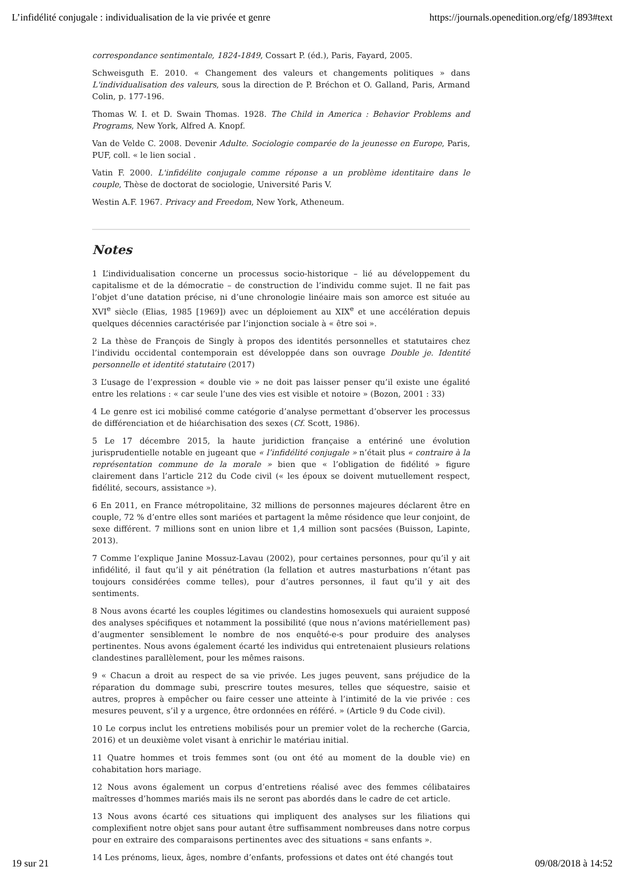L’infidélité conjugale : individualisation de la vie privée et genre https://journals.openedition.org/efg/1893#text
correspondance sentimentale, 1824-1849, Cossart P. (éd.), Paris, Fayard, 2005.
Schweisguth E. 2010. « Changement des valeurs et changements politiques » dans L'individualisation des valeurs, sous la direction de P. Bréchon et O. Galland, Paris, Armand Colin, p. 177-196.
Thomas W. I. et D. Swain Thomas. 1928. The Child in America : Behavior Problems and Programs, New York, Alfred A. Knopf.
Van de Velde C. 2008. Devenir Adulte. Sociologie comparée de la jeunesse en Europe, Paris, PUF, coll. « le lien social .
Vatin F. 2000. L'infidélite conjugale comme réponse a un problème identitaire dans le couple, Thèse de doctorat de sociologie, Université Paris V.
Westin A.F. 1967. Privacy and Freedom, New York, Atheneum.
Notes
1 L’individualisation concerne un processus socio-historique – lié au développement du capitalisme et de la démocratie – de construction de l’individu comme sujet. Il ne fait pas l’objet d’une datation précise, ni d’une chronologie linéaire mais son amorce est située au XVI<sup>e</sup> siècle (Elias, 1985 [1969]) avec un déploiement au XIX<sup>e</sup> et une accélération depuis quelques décennies caractérisée par l’injonction sociale à « être soi ».
2 La thèse de François de Singly à propos des identités personnelles et statutaires chez l’individu occidental contemporain est développée dans son ouvrage Double je. Identité personnelle et identité statutaire (2017)
3 L’usage de l’expression « double vie » ne doit pas laisser penser qu’il existe une égalité entre les relations : « car seule l’une des vies est visible et notoire » (Bozon, 2001 : 33)
4 Le genre est ici mobilisé comme catégorie d’analyse permettant d’observer les processus de différenciation et de hiéarchisation des sexes (Cf. Scott, 1986).
5 Le 17 décembre 2015, la haute juridiction française a entériné une évolution jurisprudentielle notable en jugeant que « l’infidélité conjugale » n’était plus « contraire à la représentation commune de la morale » bien que « l’obligation de fidélité » figure clairement dans l’article 212 du Code civil (« les époux se doivent mutuellement respect, fidélité, secours, assistance »).
6 En 2011, en France métropolitaine, 32 millions de personnes majeures déclarent être en couple, 72 % d’entre elles sont mariées et partagent la même résidence que leur conjoint, de sexe différent. 7 millions sont en union libre et 1,4 million sont pacsées (Buisson, Lapinte, 2013).
7 Comme l’explique Janine Mossuz-Lavau (2002), pour certaines personnes, pour qu’il y ait infidélité, il faut qu’il y ait pénétration (la fellation et autres masturbations n’étant pas toujours considérées comme telles), pour d’autres personnes, il faut qu’il y ait des sentiments.
8 Nous avons écarté les couples légitimes ou clandestins homosexuels qui auraient supposé des analyses spécifiques et notamment la possibilité (que nous n’avions matériellement pas) d’augmenter sensiblement le nombre de nos enquêté-e-s pour produire des analyses pertinentes. Nous avons également écarté les individus qui entretenaient plusieurs relations clandestines parallèlement, pour les mêmes raisons.
9 « Chacun a droit au respect de sa vie privée. Les juges peuvent, sans préjudice de la réparation du dommage subi, prescrire toutes mesures, telles que séquestre, saisie et autres, propres à empêcher ou faire cesser une atteinte à l’intimité de la vie privée : ces mesures peuvent, s’il y a urgence, être ordonnées en référé. » (Article 9 du Code civil).
10 Le corpus inclut les entretiens mobilisés pour un premier volet de la recherche (Garcia, 2016) et un deuxième volet visant à enrichir le matériau initial.
11 Quatre hommes et trois femmes sont (ou ont été au moment de la double vie) en cohabitation hors mariage.
12 Nous avons également un corpus d’entretiens réalisé avec des femmes célibataires maîtresses d’hommes mariés mais ils ne seront pas abordés dans le cadre de cet article.
13 Nous avons écarté ces situations qui impliquent des analyses sur les filiations qui complexifient notre objet sans pour autant être suffisamment nombreuses dans notre corpus pour en extraire des comparaisons pertinentes avec des situations « sans enfants ».
14 Les prénoms, lieux, âges, nombre d’enfants, professions et dates ont été changés tout
19 sur 21 09/08/2018 à 14:52